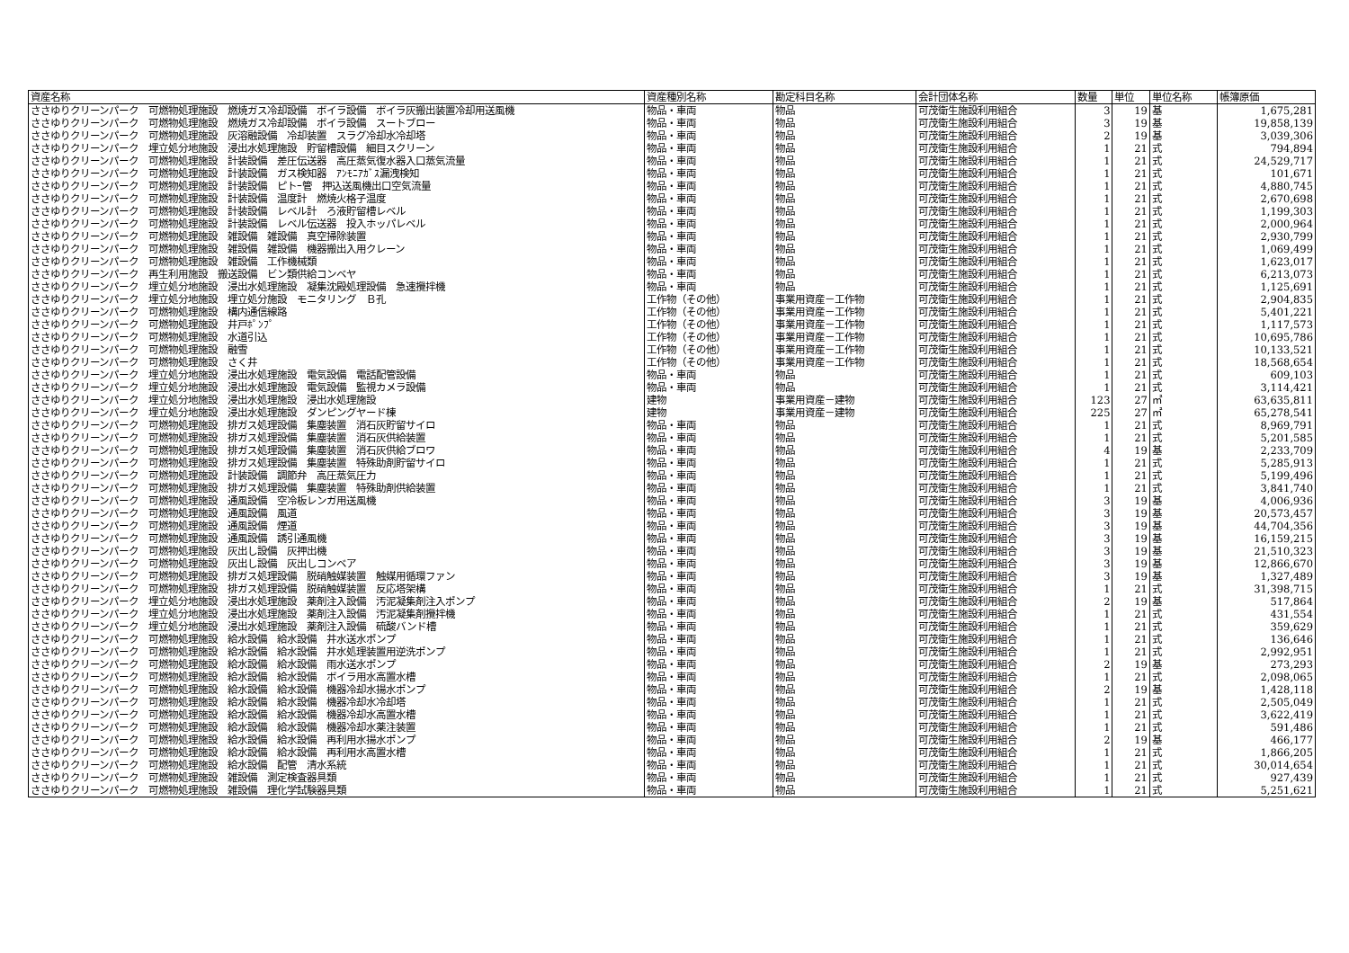| 資産名称 | 資産種別名称 | 勘定科目名称 | 会計団体名称 | 数量 | 単位 | 単位名称 | 帳簿原価 |
| --- | --- | --- | --- | --- | --- | --- | --- |
| ささゆりクリーンパーク 可燃物処理施設 燃焼ガス冷却設備 ボイラ設備 ボイラ灰搬出装置冷却用送風機 | 物品・車両 | 物品 | 可茂衛生施設利用組合 | 3 | 19 | 基 | 1,675,281 |
| ささゆりクリーンパーク 可燃物処理施設 燃焼ガス冷却設備 ボイラ設備 スートブロー | 物品・車両 | 物品 | 可茂衛生施設利用組合 | 3 | 19 | 基 | 19,858,139 |
| ささゆりクリーンパーク 可燃物処理施設 灰溶融設備 冷却装置 スラグ冷却水冷却塔 | 物品・車両 | 物品 | 可茂衛生施設利用組合 | 2 | 19 | 基 | 3,039,306 |
| ささゆりクリーンパーク 埋立処分地施設 浸出水処理施設 貯留槽設備 細目スクリーン | 物品・車両 | 物品 | 可茂衛生施設利用組合 | 1 | 21 | 式 | 794,894 |
| ささゆりクリーンパーク 可燃物処理施設 計装設備 差圧伝送器 高圧蒸気復水器入口蒸気流量 | 物品・車両 | 物品 | 可茂衛生施設利用組合 | 1 | 21 | 式 | 24,529,717 |
| ささゆりクリーンパーク 可燃物処理施設 計装設備 ガス検知器 ｱﾝﾓﾆｱｶﾞｽ漏洩検知 | 物品・車両 | 物品 | 可茂衛生施設利用組合 | 1 | 21 | 式 | 101,671 |
| ささゆりクリーンパーク 可燃物処理施設 計装設備 ピトｰ管 押込送風機出口空気流量 | 物品・車両 | 物品 | 可茂衛生施設利用組合 | 1 | 21 | 式 | 4,880,745 |
| ささゆりクリーンパーク 可燃物処理施設 計装設備 温度計 燃焼火格子温度 | 物品・車両 | 物品 | 可茂衛生施設利用組合 | 1 | 21 | 式 | 2,670,698 |
| ささゆりクリーンパーク 可燃物処理施設 計装設備 レベル計 ろ液貯留槽レベル | 物品・車両 | 物品 | 可茂衛生施設利用組合 | 1 | 21 | 式 | 1,199,303 |
| ささゆりクリーンパーク 可燃物処理施設 計装設備 レベル伝送器 投入ホッパレベル | 物品・車両 | 物品 | 可茂衛生施設利用組合 | 1 | 21 | 式 | 2,000,964 |
| ささゆりクリーンパーク 可燃物処理施設 雑設備 雑設備 真空掃除装置 | 物品・車両 | 物品 | 可茂衛生施設利用組合 | 1 | 21 | 式 | 2,930,799 |
| ささゆりクリーンパーク 可燃物処理施設 雑設備 雑設備 機器搬出入用クレーン | 物品・車両 | 物品 | 可茂衛生施設利用組合 | 1 | 21 | 式 | 1,069,499 |
| ささゆりクリーンパーク 可燃物処理施設 雑設備 工作機械類 | 物品・車両 | 物品 | 可茂衛生施設利用組合 | 1 | 21 | 式 | 1,623,017 |
| ささゆりクリーンパーク 再生利用施設 搬送設備 ビン類供給コンベヤ | 物品・車両 | 物品 | 可茂衛生施設利用組合 | 1 | 21 | 式 | 6,213,073 |
| ささゆりクリーンパーク 埋立処分地施設 浸出水処理施設 凝集沈殿処理設備 急速攪拌機 | 物品・車両 | 物品 | 可茂衛生施設利用組合 | 1 | 21 | 式 | 1,125,691 |
| ささゆりクリーンパーク 埋立処分地施設 埋立処分施設 モニタリング Ｂ孔 | 工作物（その他） | 事業用資産－工作物 | 可茂衛生施設利用組合 | 1 | 21 | 式 | 2,904,835 |
| ささゆりクリーンパーク 可燃物処理施設 構内通信線路 | 工作物（その他） | 事業用資産－工作物 | 可茂衛生施設利用組合 | 1 | 21 | 式 | 5,401,221 |
| ささゆりクリーンパーク 可燃物処理施設 井戸ﾎﾟﾝﾌﾟ | 工作物（その他） | 事業用資産－工作物 | 可茂衛生施設利用組合 | 1 | 21 | 式 | 1,117,573 |
| ささゆりクリーンパーク 可燃物処理施設 水道引込 | 工作物（その他） | 事業用資産－工作物 | 可茂衛生施設利用組合 | 1 | 21 | 式 | 10,695,786 |
| ささゆりクリーンパーク 可燃物処理施設 融雪 | 工作物（その他） | 事業用資産－工作物 | 可茂衛生施設利用組合 | 1 | 21 | 式 | 10,133,521 |
| ささゆりクリーンパーク 可燃物処理施設 さく井 | 工作物（その他） | 事業用資産－工作物 | 可茂衛生施設利用組合 | 1 | 21 | 式 | 18,568,654 |
| ささゆりクリーンパーク 埋立処分地施設 浸出水処理施設 電気設備 電話配管設備 | 物品・車両 | 物品 | 可茂衛生施設利用組合 | 1 | 21 | 式 | 609,103 |
| ささゆりクリーンパーク 埋立処分地施設 浸出水処理施設 電気設備 監視カメラ設備 | 物品・車両 | 物品 | 可茂衛生施設利用組合 | 1 | 21 | 式 | 3,114,421 |
| ささゆりクリーンパーク 埋立処分地施設 浸出水処理施設 浸出水処理施設 | 建物 | 事業用資産－建物 | 可茂衛生施設利用組合 | 123 | 27 | ㎡ | 63,635,811 |
| ささゆりクリーンパーク 埋立処分地施設 浸出水処理施設 ダンピングヤード棟 | 建物 | 事業用資産－建物 | 可茂衛生施設利用組合 | 225 | 27 | ㎡ | 65,278,541 |
| ささゆりクリーンパーク 可燃物処理施設 排ガス処理設備 集塵装置 消石灰貯留サイロ | 物品・車両 | 物品 | 可茂衛生施設利用組合 | 1 | 21 | 式 | 8,969,791 |
| ささゆりクリーンパーク 可燃物処理施設 排ガス処理設備 集塵装置 消石灰供給装置 | 物品・車両 | 物品 | 可茂衛生施設利用組合 | 1 | 21 | 式 | 5,201,585 |
| ささゆりクリーンパーク 可燃物処理施設 排ガス処理設備 集塵装置 消石灰供給ブロワ | 物品・車両 | 物品 | 可茂衛生施設利用組合 | 4 | 19 | 基 | 2,233,709 |
| ささゆりクリーンパーク 可燃物処理施設 排ガス処理設備 集塵装置 特殊助剤貯留サイロ | 物品・車両 | 物品 | 可茂衛生施設利用組合 | 1 | 21 | 式 | 5,285,913 |
| ささゆりクリーンパーク 可燃物処理施設 計装設備 調節弁 高圧蒸気圧力 | 物品・車両 | 物品 | 可茂衛生施設利用組合 | 1 | 21 | 式 | 5,199,496 |
| ささゆりクリーンパーク 可燃物処理施設 排ガス処理設備 集塵装置 特殊助剤供給装置 | 物品・車両 | 物品 | 可茂衛生施設利用組合 | 1 | 21 | 式 | 3,841,740 |
| ささゆりクリーンパーク 可燃物処理施設 通風設備 空冷板レンガ用送風機 | 物品・車両 | 物品 | 可茂衛生施設利用組合 | 3 | 19 | 基 | 4,006,936 |
| ささゆりクリーンパーク 可燃物処理施設 通風設備 風道 | 物品・車両 | 物品 | 可茂衛生施設利用組合 | 3 | 19 | 基 | 20,573,457 |
| ささゆりクリーンパーク 可燃物処理施設 通風設備 煙道 | 物品・車両 | 物品 | 可茂衛生施設利用組合 | 3 | 19 | 基 | 44,704,356 |
| ささゆりクリーンパーク 可燃物処理施設 通風設備 誘引通風機 | 物品・車両 | 物品 | 可茂衛生施設利用組合 | 3 | 19 | 基 | 16,159,215 |
| ささゆりクリーンパーク 可燃物処理施設 灰出し設備 灰押出機 | 物品・車両 | 物品 | 可茂衛生施設利用組合 | 3 | 19 | 基 | 21,510,323 |
| ささゆりクリーンパーク 可燃物処理施設 灰出し設備 灰出しコンベア | 物品・車両 | 物品 | 可茂衛生施設利用組合 | 3 | 19 | 基 | 12,866,670 |
| ささゆりクリーンパーク 可燃物処理施設 排ガス処理設備 脱硝触媒装置 触媒用循環ファン | 物品・車両 | 物品 | 可茂衛生施設利用組合 | 3 | 19 | 基 | 1,327,489 |
| ささゆりクリーンパーク 可燃物処理施設 排ガス処理設備 脱硝触媒装置 反応塔架構 | 物品・車両 | 物品 | 可茂衛生施設利用組合 | 1 | 21 | 式 | 31,398,715 |
| ささゆりクリーンパーク 埋立処分地施設 浸出水処理施設 薬剤注入設備 汚泥凝集剤注入ポンプ | 物品・車両 | 物品 | 可茂衛生施設利用組合 | 2 | 19 | 基 | 517,864 |
| ささゆりクリーンパーク 埋立処分地施設 浸出水処理施設 薬剤注入設備 汚泥凝集剤攪拌機 | 物品・車両 | 物品 | 可茂衛生施設利用組合 | 1 | 21 | 式 | 431,554 |
| ささゆりクリーンパーク 埋立処分地施設 浸出水処理施設 薬剤注入設備 硫酸バンド槽 | 物品・車両 | 物品 | 可茂衛生施設利用組合 | 1 | 21 | 式 | 359,629 |
| ささゆりクリーンパーク 可燃物処理施設 給水設備 給水設備 井水送水ポンプ | 物品・車両 | 物品 | 可茂衛生施設利用組合 | 1 | 21 | 式 | 136,646 |
| ささゆりクリーンパーク 可燃物処理施設 給水設備 給水設備 井水処理装置用逆洗ポンプ | 物品・車両 | 物品 | 可茂衛生施設利用組合 | 1 | 21 | 式 | 2,992,951 |
| ささゆりクリーンパーク 可燃物処理施設 給水設備 給水設備 雨水送水ポンプ | 物品・車両 | 物品 | 可茂衛生施設利用組合 | 2 | 19 | 基 | 273,293 |
| ささゆりクリーンパーク 可燃物処理施設 給水設備 給水設備 ボイラ用水高置水槽 | 物品・車両 | 物品 | 可茂衛生施設利用組合 | 1 | 21 | 式 | 2,098,065 |
| ささゆりクリーンパーク 可燃物処理施設 給水設備 給水設備 機器冷却水揚水ポンプ | 物品・車両 | 物品 | 可茂衛生施設利用組合 | 2 | 19 | 基 | 1,428,118 |
| ささゆりクリーンパーク 可燃物処理施設 給水設備 給水設備 機器冷却水冷却塔 | 物品・車両 | 物品 | 可茂衛生施設利用組合 | 1 | 21 | 式 | 2,505,049 |
| ささゆりクリーンパーク 可燃物処理施設 給水設備 給水設備 機器冷却水高置水槽 | 物品・車両 | 物品 | 可茂衛生施設利用組合 | 1 | 21 | 式 | 3,622,419 |
| ささゆりクリーンパーク 可燃物処理施設 給水設備 給水設備 機器冷却水薬注装置 | 物品・車両 | 物品 | 可茂衛生施設利用組合 | 1 | 21 | 式 | 591,486 |
| ささゆりクリーンパーク 可燃物処理施設 給水設備 給水設備 再利用水揚水ポンプ | 物品・車両 | 物品 | 可茂衛生施設利用組合 | 2 | 19 | 基 | 466,177 |
| ささゆりクリーンパーク 可燃物処理施設 給水設備 給水設備 再利用水高置水槽 | 物品・車両 | 物品 | 可茂衛生施設利用組合 | 1 | 21 | 式 | 1,866,205 |
| ささゆりクリーンパーク 可燃物処理施設 給水設備 配管 清水系統 | 物品・車両 | 物品 | 可茂衛生施設利用組合 | 1 | 21 | 式 | 30,014,654 |
| ささゆりクリーンパーク 可燃物処理施設 雑設備 測定検査器具類 | 物品・車両 | 物品 | 可茂衛生施設利用組合 | 1 | 21 | 式 | 927,439 |
| ささゆりクリーンパーク 可燃物処理施設 雑設備 理化学試験器具類 | 物品・車両 | 物品 | 可茂衛生施設利用組合 | 1 | 21 | 式 | 5,251,621 |